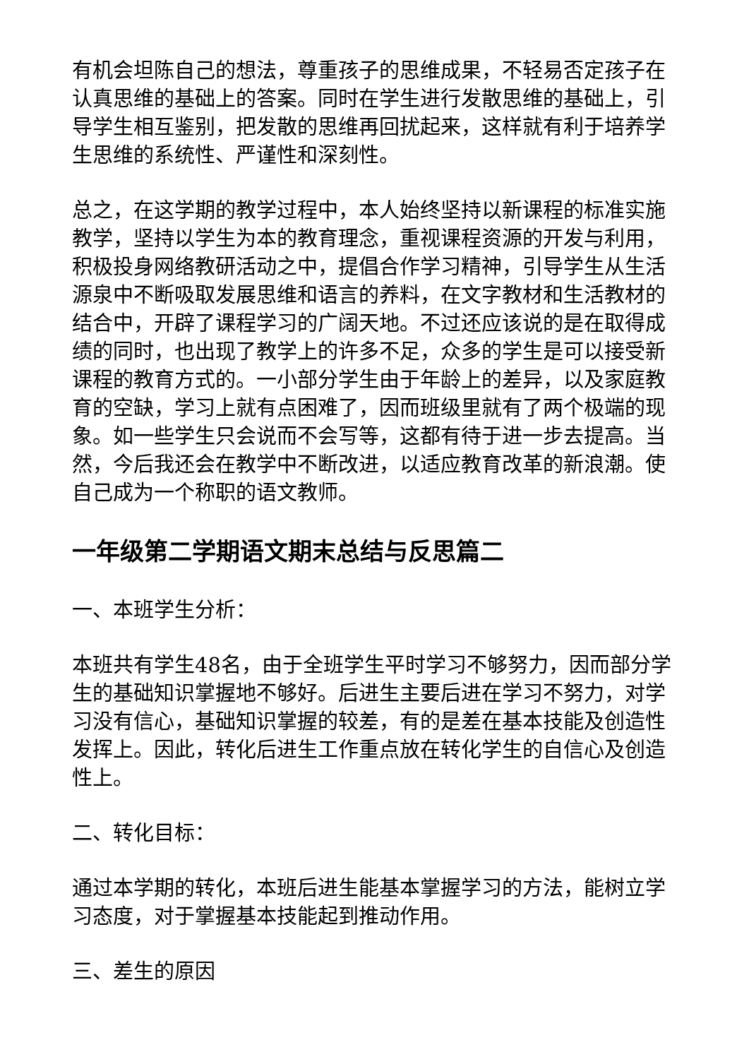有机会坦陈自己的想法，尊重孩子的思维成果，不轻易否定孩子在认真思维的基础上的答案。同时在学生进行发散思维的基础上，引导学生相互鉴别，把发散的思维再回扰起来，这样就有利于培养学生思维的系统性、严谨性和深刻性。
总之，在这学期的教学过程中，本人始终坚持以新课程的标准实施教学，坚持以学生为本的教育理念，重视课程资源的开发与利用，积极投身网络教研活动之中，提倡合作学习精神，引导学生从生活源泉中不断吸取发展思维和语言的养料，在文字教材和生活教材的结合中，开辟了课程学习的广阔天地。不过还应该说的是在取得成绩的同时，也出现了教学上的许多不足，众多的学生是可以接受新课程的教育方式的。一小部分学生由于年龄上的差异，以及家庭教育的空缺，学习上就有点困难了，因而班级里就有了两个极端的现象。如一些学生只会说而不会写等，这都有待于进一步去提高。当然，今后我还会在教学中不断改进，以适应教育改革的新浪潮。使自己成为一个称职的语文教师。
一年级第二学期语文期末总结与反思篇二
一、本班学生分析：
本班共有学生48名，由于全班学生平时学习不够努力，因而部分学生的基础知识掌握地不够好。后进生主要后进在学习不努力，对学习没有信心，基础知识掌握的较差，有的是差在基本技能及创造性发挥上。因此，转化后进生工作重点放在转化学生的自信心及创造性上。
二、转化目标：
通过本学期的转化，本班后进生能基本掌握学习的方法，能树立学习态度，对于掌握基本技能起到推动作用。
三、差生的原因